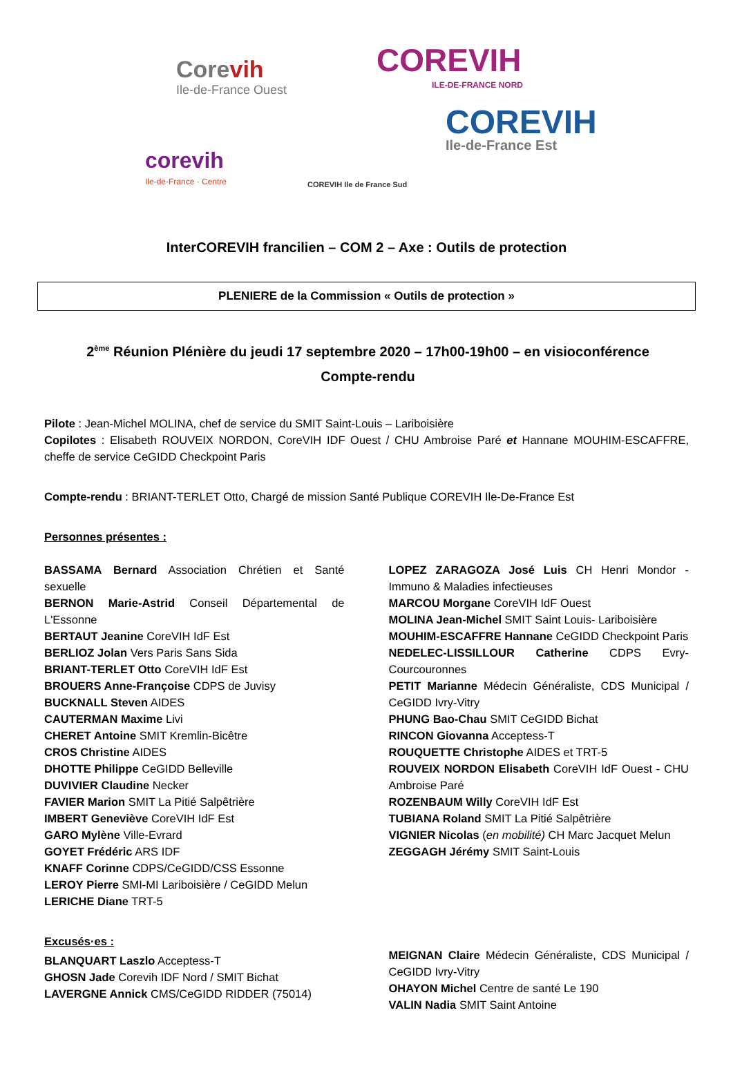Corevih
Ile-de-France Ouest
COREVIH
ILE-DE-FRANCE NORD
corevih
Ile-de-France · Centre
COREVIH Ile de France Sud
COREVIH
Ile-de-France Est
InterCOREVIH francilien – COM 2 – Axe : Outils de protection
PLENIERE de la Commission « Outils de protection »
2<sup>ème</sup> Réunion Plénière du jeudi 17 septembre 2020 – 17h00-19h00 – en visioconférence
Compte-rendu
Pilote : Jean-Michel MOLINA, chef de service du SMIT Saint-Louis – Lariboisière
Copilotes : Elisabeth ROUVEIX NORDON, CoreVIH IDF Ouest / CHU Ambroise Paré et Hannane MOUHIM-ESCAFFRE, cheffe de service CeGIDD Checkpoint Paris
Compte-rendu : BRIANT-TERLET Otto, Chargé de mission Santé Publique COREVIH Ile-De-France Est
Personnes présentes :
BASSAMA Bernard Association Chrétien et Santé sexuelle
BERNON Marie-Astrid Conseil Départemental de L'Essonne
BERTAUT Jeanine CoreVIH IdF Est
BERLIOZ Jolan Vers Paris Sans Sida
BRIANT-TERLET Otto CoreVIH IdF Est
BROUERS Anne-Françoise CDPS de Juvisy
BUCKNALL Steven AIDES
CAUTERMAN Maxime Livi
CHERET Antoine SMIT Kremlin-Bicêtre
CROS Christine AIDES
DHOTTE Philippe CeGIDD Belleville
DUVIVIER Claudine Necker
FAVIER Marion SMIT La Pitié Salpêtrière
IMBERT Geneviève CoreVIH IdF Est
GARO Mylène Ville-Evrard
GOYET Frédéric ARS IDF
KNAFF Corinne CDPS/CeGIDD/CSS Essonne
LEROY Pierre SMI-MI Lariboisière / CeGIDD Melun
LERICHE Diane TRT-5
LOPEZ ZARAGOZA José Luis CH Henri Mondor - Immuno & Maladies infectieuses
MARCOU Morgane CoreVIH IdF Ouest
MOLINA Jean-Michel SMIT Saint Louis- Lariboisière
MOUHIM-ESCAFFRE Hannane CeGIDD Checkpoint Paris
NEDELEC-LISSILLOUR Catherine CDPS Evry-Courcouronnes
PETIT Marianne Médecin Généraliste, CDS Municipal / CeGIDD Ivry-Vitry
PHUNG Bao-Chau SMIT CeGIDD Bichat
RINCON Giovanna Acceptess-T
ROUQUETTE Christophe AIDES et TRT-5
ROUVEIX NORDON Elisabeth CoreVIH IdF Ouest - CHU Ambroise Paré
ROZENBAUM Willy CoreVIH IdF Est
TUBIANA Roland SMIT La Pitié Salpêtrière
VIGNIER Nicolas (en mobilité) CH Marc Jacquet Melun
ZEGGAGH Jérémy SMIT Saint-Louis
Excusés·es :
BLANQUART Laszlo Acceptess-T
GHOSN Jade Corevih IDF Nord / SMIT Bichat
LAVERGNE Annick CMS/CeGIDD RIDDER (75014)
MEIGNAN Claire Médecin Généraliste, CDS Municipal / CeGIDD Ivry-Vitry
OHAYON Michel Centre de santé Le 190
VALIN Nadia SMIT Saint Antoine